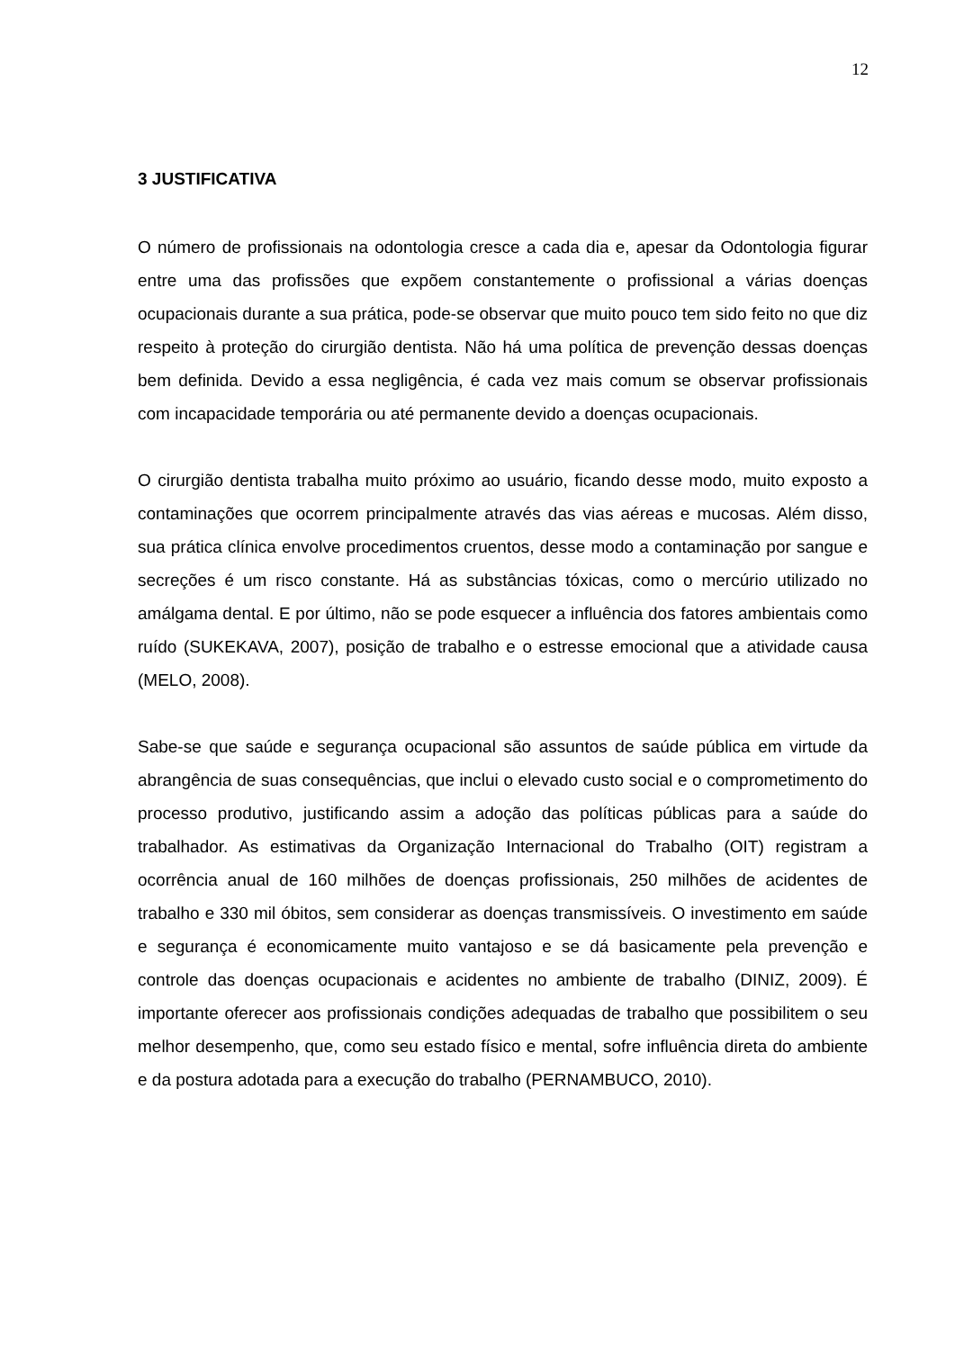12
3 JUSTIFICATIVA
O número de profissionais na odontologia cresce a cada dia e, apesar da Odontologia figurar entre uma das profissões que expõem constantemente o profissional a várias doenças ocupacionais durante a sua prática, pode-se observar que muito pouco tem sido feito no que diz respeito à proteção do cirurgião dentista. Não há uma política de prevenção dessas doenças bem definida. Devido a essa negligência, é cada vez mais comum se observar profissionais com incapacidade temporária ou até permanente devido a doenças ocupacionais.
O cirurgião dentista trabalha muito próximo ao usuário, ficando desse modo, muito exposto a contaminações que ocorrem principalmente através das vias aéreas e mucosas. Além disso, sua prática clínica envolve procedimentos cruentos, desse modo a contaminação por sangue e secreções é um risco constante. Há as substâncias tóxicas, como o mercúrio utilizado no amálgama dental. E por último, não se pode esquecer a influência dos fatores ambientais como ruído (SUKEKAVA, 2007), posição de trabalho e o estresse emocional que a atividade causa (MELO, 2008).
Sabe-se que saúde e segurança ocupacional são assuntos de saúde pública em virtude da abrangência de suas consequências, que inclui o elevado custo social e o comprometimento do processo produtivo, justificando assim a adoção das políticas públicas para a saúde do trabalhador. As estimativas da Organização Internacional do Trabalho (OIT) registram a ocorrência anual de 160 milhões de doenças profissionais, 250 milhões de acidentes de trabalho e 330 mil óbitos, sem considerar as doenças transmissíveis. O investimento em saúde e segurança é economicamente muito vantajoso e se dá basicamente pela prevenção e controle das doenças ocupacionais e acidentes no ambiente de trabalho (DINIZ, 2009). É importante oferecer aos profissionais condições adequadas de trabalho que possibilitem o seu melhor desempenho, que, como seu estado físico e mental, sofre influência direta do ambiente e da postura adotada para a execução do trabalho (PERNAMBUCO, 2010).